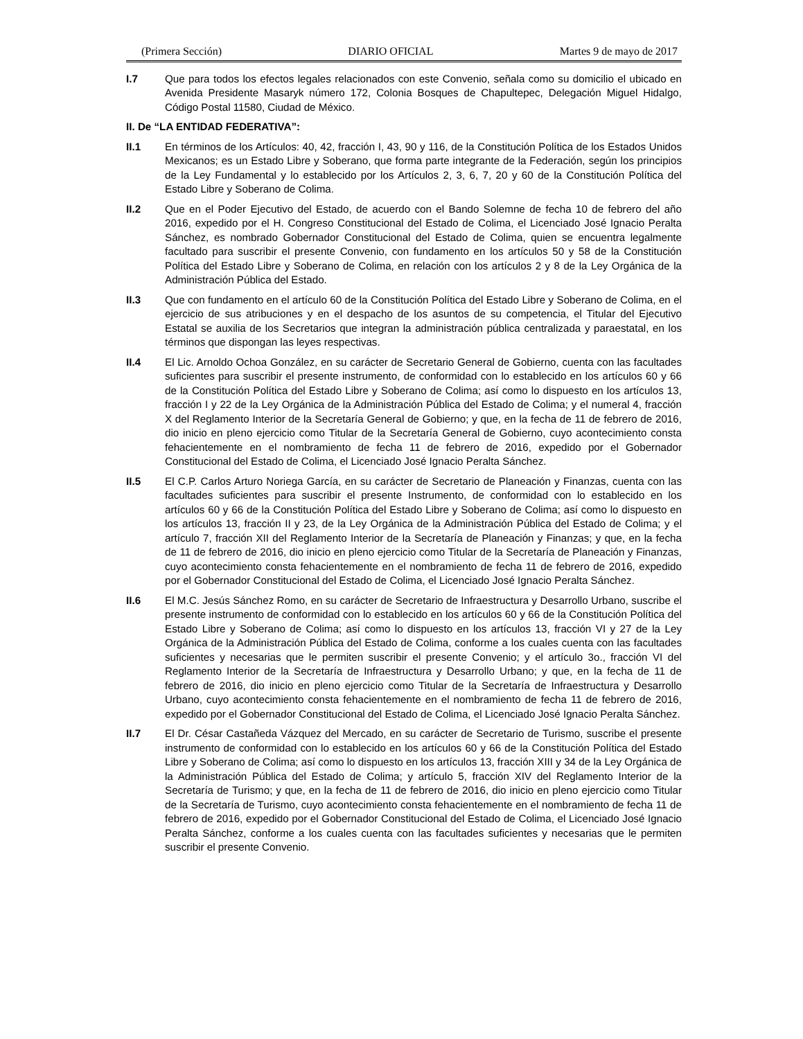(Primera Sección) DIARIO OFICIAL Martes 9 de mayo de 2017
I.7 Que para todos los efectos legales relacionados con este Convenio, señala como su domicilio el ubicado en Avenida Presidente Masaryk número 172, Colonia Bosques de Chapultepec, Delegación Miguel Hidalgo, Código Postal 11580, Ciudad de México.
II. De “LA ENTIDAD FEDERATIVA”:
II.1 En términos de los Artículos: 40, 42, fracción I, 43, 90 y 116, de la Constitución Política de los Estados Unidos Mexicanos; es un Estado Libre y Soberano, que forma parte integrante de la Federación, según los principios de la Ley Fundamental y lo establecido por los Artículos 2, 3, 6, 7, 20 y 60 de la Constitución Política del Estado Libre y Soberano de Colima.
II.2 Que en el Poder Ejecutivo del Estado, de acuerdo con el Bando Solemne de fecha 10 de febrero del año 2016, expedido por el H. Congreso Constitucional del Estado de Colima, el Licenciado José Ignacio Peralta Sánchez, es nombrado Gobernador Constitucional del Estado de Colima, quien se encuentra legalmente facultado para suscribir el presente Convenio, con fundamento en los artículos 50 y 58 de la Constitución Política del Estado Libre y Soberano de Colima, en relación con los artículos 2 y 8 de la Ley Orgánica de la Administración Pública del Estado.
II.3 Que con fundamento en el artículo 60 de la Constitución Política del Estado Libre y Soberano de Colima, en el ejercicio de sus atribuciones y en el despacho de los asuntos de su competencia, el Titular del Ejecutivo Estatal se auxilia de los Secretarios que integran la administración pública centralizada y paraestatal, en los términos que dispongan las leyes respectivas.
II.4 El Lic. Arnoldo Ochoa González, en su carácter de Secretario General de Gobierno, cuenta con las facultades suficientes para suscribir el presente instrumento, de conformidad con lo establecido en los artículos 60 y 66 de la Constitución Política del Estado Libre y Soberano de Colima; así como lo dispuesto en los artículos 13, fracción I y 22 de la Ley Orgánica de la Administración Pública del Estado de Colima; y el numeral 4, fracción X del Reglamento Interior de la Secretaría General de Gobierno; y que, en la fecha de 11 de febrero de 2016, dio inicio en pleno ejercicio como Titular de la Secretaría General de Gobierno, cuyo acontecimiento consta fehacientemente en el nombramiento de fecha 11 de febrero de 2016, expedido por el Gobernador Constitucional del Estado de Colima, el Licenciado José Ignacio Peralta Sánchez.
II.5 El C.P. Carlos Arturo Noriega García, en su carácter de Secretario de Planeación y Finanzas, cuenta con las facultades suficientes para suscribir el presente Instrumento, de conformidad con lo establecido en los artículos 60 y 66 de la Constitución Política del Estado Libre y Soberano de Colima; así como lo dispuesto en los artículos 13, fracción II y 23, de la Ley Orgánica de la Administración Pública del Estado de Colima; y el artículo 7, fracción XII del Reglamento Interior de la Secretaría de Planeación y Finanzas; y que, en la fecha de 11 de febrero de 2016, dio inicio en pleno ejercicio como Titular de la Secretaría de Planeación y Finanzas, cuyo acontecimiento consta fehacientemente en el nombramiento de fecha 11 de febrero de 2016, expedido por el Gobernador Constitucional del Estado de Colima, el Licenciado José Ignacio Peralta Sánchez.
II.6 El M.C. Jesús Sánchez Romo, en su carácter de Secretario de Infraestructura y Desarrollo Urbano, suscribe el presente instrumento de conformidad con lo establecido en los artículos 60 y 66 de la Constitución Política del Estado Libre y Soberano de Colima; así como lo dispuesto en los artículos 13, fracción VI y 27 de la Ley Orgánica de la Administración Pública del Estado de Colima, conforme a los cuales cuenta con las facultades suficientes y necesarias que le permiten suscribir el presente Convenio; y el artículo 3o., fracción VI del Reglamento Interior de la Secretaría de Infraestructura y Desarrollo Urbano; y que, en la fecha de 11 de febrero de 2016, dio inicio en pleno ejercicio como Titular de la Secretaría de Infraestructura y Desarrollo Urbano, cuyo acontecimiento consta fehacientemente en el nombramiento de fecha 11 de febrero de 2016, expedido por el Gobernador Constitucional del Estado de Colima, el Licenciado José Ignacio Peralta Sánchez.
II.7 El Dr. César Castañeda Vázquez del Mercado, en su carácter de Secretario de Turismo, suscribe el presente instrumento de conformidad con lo establecido en los artículos 60 y 66 de la Constitución Política del Estado Libre y Soberano de Colima; así como lo dispuesto en los artículos 13, fracción XIII y 34 de la Ley Orgánica de la Administración Pública del Estado de Colima; y artículo 5, fracción XIV del Reglamento Interior de la Secretaría de Turismo; y que, en la fecha de 11 de febrero de 2016, dio inicio en pleno ejercicio como Titular de la Secretaría de Turismo, cuyo acontecimiento consta fehacientemente en el nombramiento de fecha 11 de febrero de 2016, expedido por el Gobernador Constitucional del Estado de Colima, el Licenciado José Ignacio Peralta Sánchez, conforme a los cuales cuenta con las facultades suficientes y necesarias que le permiten suscribir el presente Convenio.